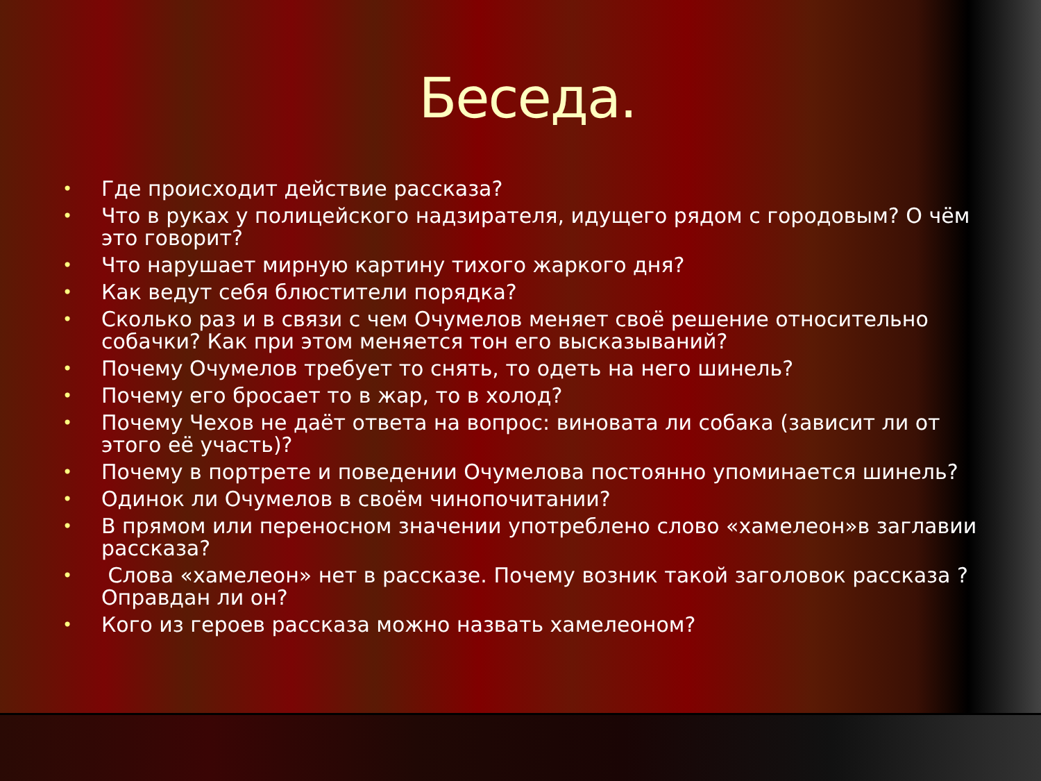Беседа.
• Где происходит действие рассказа?
• Что в руках у полицейского надзирателя, идущего рядом с городовым? О чём это говорит?
• Что нарушает мирную картину тихого жаркого дня?
• Как ведут себя блюстители порядка?
• Сколько раз и в связи с чем Очумелов меняет своё решение относительно собачки? Как при этом меняется тон его высказываний?
• Почему Очумелов требует то снять, то одеть на него шинель?
• Почему его бросает то в жар, то в холод?
• Почему Чехов не даёт ответа на вопрос: виновата ли собака (зависит ли от этого её участь)?
• Почему в портрете и поведении Очумелова постоянно упоминается шинель?
• Одинок ли Очумелов в своём чинопочитании?
• В прямом или переносном значении употреблено слово «хамелеон»в заглавии рассказа?
• Слова «хамелеон» нет в рассказе. Почему возник такой заголовок рассказа ? Оправдан ли он?
• Кого из героев рассказа можно назвать хамелеоном?